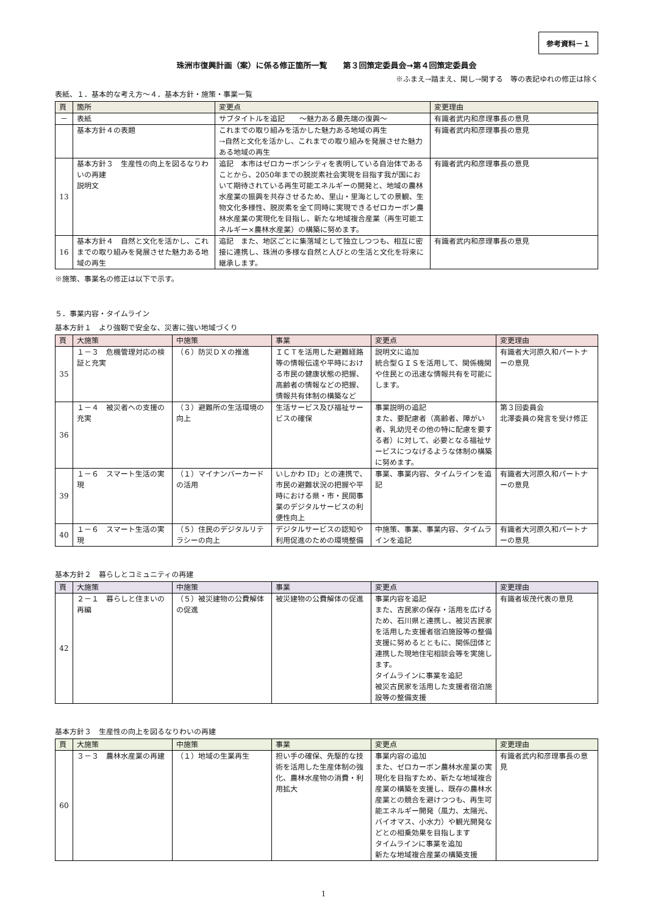参考資料－１
珠洲市復興計画（案）に係る修正箇所一覧　　第３回策定委員会→第４回策定委員会
※ふまえ→踏まえ、関し→関する　等の表記ゆれの修正は除く
表紙、１．基本的な考え方～４．基本方針・施策・事業一覧
| 頁 | 箇所 | 変更点 | 変更理由 |
| --- | --- | --- | --- |
| － | 表紙 | サブタイトルを追記 ～魅力ある最先端の復興～ | 有識者武内和彦理事長の意見 |
| | 基本方針４の表題 | これまでの取り組みを活かした魅力ある地域の再生 →自然と文化を活かし、これまでの取り組みを発展させた魅力ある地域の再生 | 有識者武内和彦理事長の意見 |
| 13 | 基本方針３ 生産性の向上を図るなりわいの再建 説明文 | 追記 本市はゼロカーボンシティを表明している自治体であることから、2050年までの脱炭素社会実現を目指す我が国において期待されている再生可能エネルギーの開発と、地域の農林水産業の振興を共存させるため、里山・里海としての景観、生物文化多様性、脱炭素を全て同時に実現できるゼロカーボン農林水産業の実現化を目指し、新たな地域複合産業（再生可能エネルギー×農林水産業）の構築に努めます。 | 有識者武内和彦理事長の意見 |
| 16 | 基本方針４ 自然と文化を活かし、これまでの取り組みを発展させた魅力ある地域の再生 | 追記 また、地区ごとに集落域として独立しつつも、相互に密接に連携し、珠洲の多様な自然と人びとの生活と文化を将来に継承します。 | 有識者武内和彦理事長の意見 |
※施策、事業名の修正は以下で示す。
５．事業内容・タイムライン
基本方針１　より強靭で安全な、災害に強い地域づくり
| 頁 | 大施策 | 中施策 | 事業 | 変更点 | 変更理由 |
| --- | --- | --- | --- | --- | --- |
| 35 | １－３ 危機管理対応の検証と充実 | （６）防災ＤＸの推進 | ＩＣＴを活用した避難経路等の情報伝達や平時における市民の健康状態の把握、高齢者の情報などの把握、情報共有体制の構築など | 説明文に追加 統合型ＧＩＳを活用して、関係機関や住民との迅速な情報共有を可能にします。 | 有識者大河原久和パートナーの意見 |
| 36 | １－４ 被災者への支援の充実 | （３）避難所の生活環境の向上 | 生活サービス及び福祉サービスの確保 | 事業説明の追記 また、要配慮者（高齢者、障がい者、乳幼児その他の特に配慮を要する者）に対して、必要となる福祉サービスにつなげるような体制の構築に努めます。 | 第３回委員会 北澤委員の発言を受け修正 |
| 39 | １－６ スマート生活の実現 | （１）マイナンバーカードの活用 | いしかわ ID」との連携で、市民の避難状況の把握や平時における県・市・民間事業のデジタルサービスの利便性向上 | 事業、事業内容、タイムラインを追記 | 有識者大河原久和パートナーの意見 |
| 40 | １－６ スマート生活の実現 | （５）住民のデジタルリテラシーの向上 | デジタルサービスの認知や利用促進のための環境整備 | 中施策、事業、事業内容、タイムラインを追記 | 有識者大河原久和パートナーの意見 |
基本方針２　暮らしとコミュニティの再建
| 頁 | 大施策 | 中施策 | 事業 | 変更点 | 変更理由 |
| --- | --- | --- | --- | --- | --- |
| 42 | ２－１ 暮らしと住まいの再編 | （５）被災建物の公費解体の促進 | 被災建物の公費解体の促進 | 事業内容を追記 また、古民家の保存・活用を広げるため、石川県と連携し、被災古民家を活用した支援者宿泊施設等の整備支援に努めるとともに、関係団体と連携した現地住宅相談会等を実施します。 タイムラインに事業を追記 被災古民家を活用した支援者宿泊施設等の整備支援 | 有識者坂茂代表の意見 |
基本方針３　生産性の向上を図るなりわいの再建
| 頁 | 大施策 | 中施策 | 事業 | 変更点 | 変更理由 |
| --- | --- | --- | --- | --- | --- |
| 60 | ３－３ 農林水産業の再建 | （１）地域の生業再生 | 担い手の確保、先駆的な技術を活用した生産体制の強化、農林水産物の消費・利用拡大 | 事業内容の追加 また、ゼロカーボン農林水産業の実現化を目指すため、新たな地域複合産業の構築を支援し、既存の農林水産業との競合を避けつつも、再生可能エネルギー開発（風力、太陽光、バイオマス、小水力）や観光開発などとの相乗効果を目指します タイムラインに事業を追加 新たな地域複合産業の構築支援 | 有識者武内和彦理事長の意見 |
1